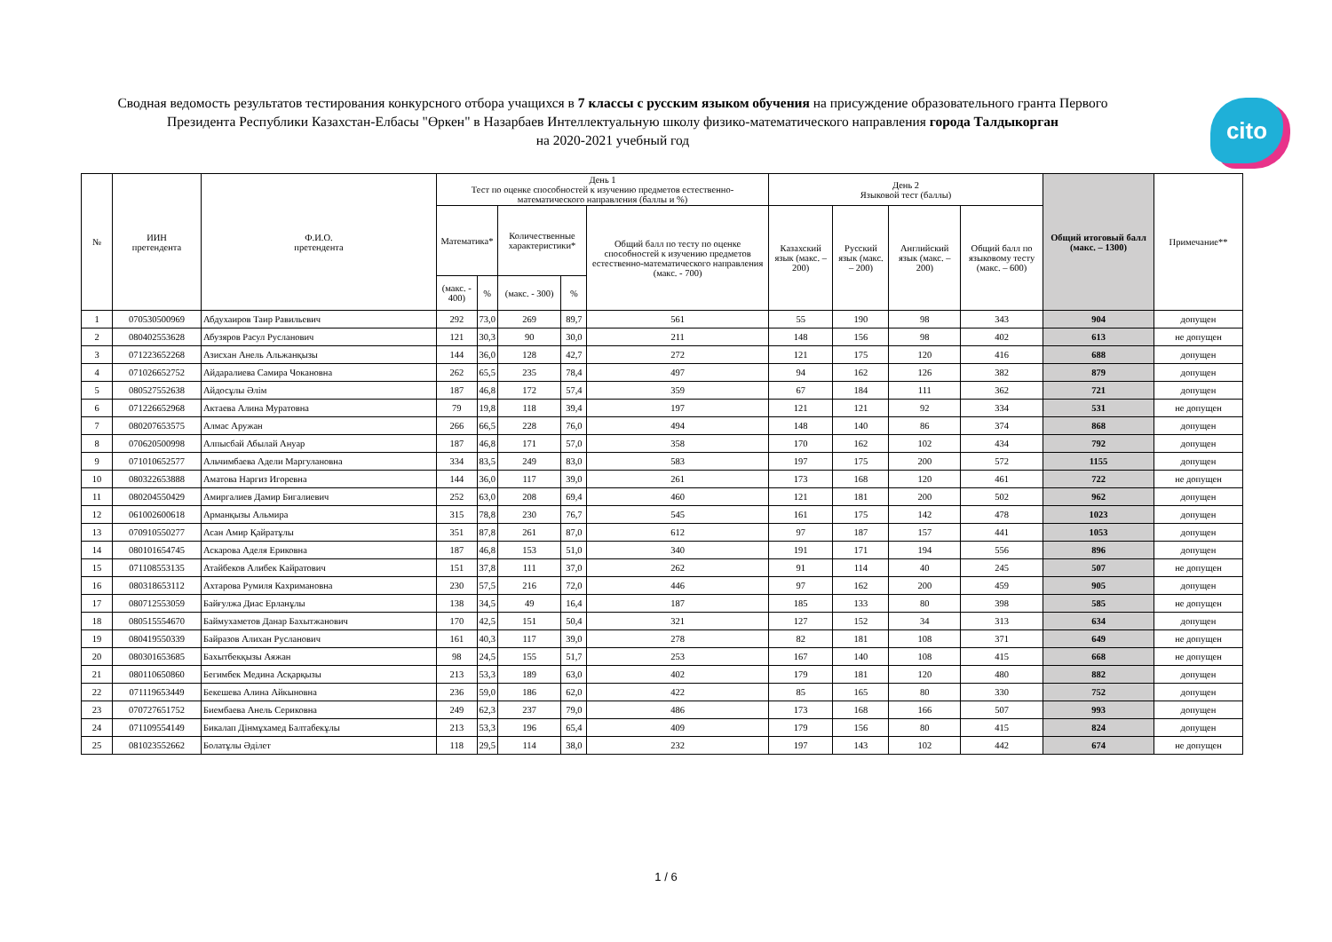Сводная ведомость результатов тестирования конкурсного отбора учащихся в 7 классы с русским языком обучения на присуждение образовательного гранта Первого Президента Республики Казахстан-Елбасы "Өркен" в Назарбаев Интеллектуальную школу физико-математического направления города Талдыкорган
на 2020-2021 учебный год
cito
| № | ИИН претендента | Ф.И.О. претендента | День 1 Тест по оценке способностей к изучению предметов естественно-математического направления (баллы и %) | | | | | День 2 Языковой тест (баллы) | | | | Общий итоговый балл (макс. – 1300) | Примечание** |
| --- | --- | --- | --- | --- | --- | --- | --- | --- | --- | --- | --- | --- | --- |
| | | | Математика* | | Количественные характеристики* | | Общий балл по тесту по оценке способностей к изучению предметов естественно-математического направления (макс. - 700) | Казахский язык (макс. – 200) | Русский язык (макс. – 200) | Английский язык (макс. – 200) | Общий балл по языковому тесту (макс. – 600) | | |
| | | | (макс. - 400) | % | (макс. - 300) | % | | | | | | | |
| 1 | 070530500969 | Абдухаиров Таир Равильевич | 292 | 73,0 | 269 | 89,7 | 561 | 55 | 190 | 98 | 343 | 904 | допущен |
| 2 | 080402553628 | Абузяров Расул Русланович | 121 | 30,3 | 90 | 30,0 | 211 | 148 | 156 | 98 | 402 | 613 | не допущен |
| 3 | 071223652268 | Азисхан Анель Альжанқызы | 144 | 36,0 | 128 | 42,7 | 272 | 121 | 175 | 120 | 416 | 688 | допущен |
| 4 | 071026652752 | Айдаралиева Самира Чокановна | 262 | 65,5 | 235 | 78,4 | 497 | 94 | 162 | 126 | 382 | 879 | допущен |
| 5 | 080527552638 | Айдосұлы Әлім | 187 | 46,8 | 172 | 57,4 | 359 | 67 | 184 | 111 | 362 | 721 | допущен |
| 6 | 071226652968 | Актаева Алина Муратовна | 79 | 19,8 | 118 | 39,4 | 197 | 121 | 121 | 92 | 334 | 531 | не допущен |
| 7 | 080207653575 | Алмас Аружан | 266 | 66,5 | 228 | 76,0 | 494 | 148 | 140 | 86 | 374 | 868 | допущен |
| 8 | 070620500998 | Алпысбай Абылай Ануар | 187 | 46,8 | 171 | 57,0 | 358 | 170 | 162 | 102 | 434 | 792 | допущен |
| 9 | 071010652577 | Альчимбаева Адели Маргулановна | 334 | 83,5 | 249 | 83,0 | 583 | 197 | 175 | 200 | 572 | 1155 | допущен |
| 10 | 080322653888 | Аматова Наргиз Игоревна | 144 | 36,0 | 117 | 39,0 | 261 | 173 | 168 | 120 | 461 | 722 | не допущен |
| 11 | 080204550429 | Амиргалиев Дамир Бигалиевич | 252 | 63,0 | 208 | 69,4 | 460 | 121 | 181 | 200 | 502 | 962 | допущен |
| 12 | 061002600618 | Арманқызы Альмира | 315 | 78,8 | 230 | 76,7 | 545 | 161 | 175 | 142 | 478 | 1023 | допущен |
| 13 | 070910550277 | Асан Амир Қайратұлы | 351 | 87,8 | 261 | 87,0 | 612 | 97 | 187 | 157 | 441 | 1053 | допущен |
| 14 | 080101654745 | Аскарова Аделя Ериковна | 187 | 46,8 | 153 | 51,0 | 340 | 191 | 171 | 194 | 556 | 896 | допущен |
| 15 | 071108553135 | Атайбеков Алибек Кайратович | 151 | 37,8 | 111 | 37,0 | 262 | 91 | 114 | 40 | 245 | 507 | не допущен |
| 16 | 080318653112 | Ахтарова Румиля Кахримановна | 230 | 57,5 | 216 | 72,0 | 446 | 97 | 162 | 200 | 459 | 905 | допущен |
| 17 | 080712553059 | Байғулжа Диас Ерланұлы | 138 | 34,5 | 49 | 16,4 | 187 | 185 | 133 | 80 | 398 | 585 | не допущен |
| 18 | 080515554670 | Баймухаметов Данар Бахытжанович | 170 | 42,5 | 151 | 50,4 | 321 | 127 | 152 | 34 | 313 | 634 | допущен |
| 19 | 080419550339 | Байразов Алихан Русланович | 161 | 40,3 | 117 | 39,0 | 278 | 82 | 181 | 108 | 371 | 649 | не допущен |
| 20 | 080301653685 | Бахытбекқызы Аяжан | 98 | 24,5 | 155 | 51,7 | 253 | 167 | 140 | 108 | 415 | 668 | не допущен |
| 21 | 080110650860 | Бегимбек Медина Асқарқызы | 213 | 53,3 | 189 | 63,0 | 402 | 179 | 181 | 120 | 480 | 882 | допущен |
| 22 | 071119653449 | Бекешева Алина Айкыновна | 236 | 59,0 | 186 | 62,0 | 422 | 85 | 165 | 80 | 330 | 752 | допущен |
| 23 | 070727651752 | Биембаева Анель Сериковна | 249 | 62,3 | 237 | 79,0 | 486 | 173 | 168 | 166 | 507 | 993 | допущен |
| 24 | 071109554149 | Бикалап Дінмұхамед Балтабекұлы | 213 | 53,3 | 196 | 65,4 | 409 | 179 | 156 | 80 | 415 | 824 | допущен |
| 25 | 081023552662 | Болатұлы Әділет | 118 | 29,5 | 114 | 38,0 | 232 | 197 | 143 | 102 | 442 | 674 | не допущен |
1 / 6